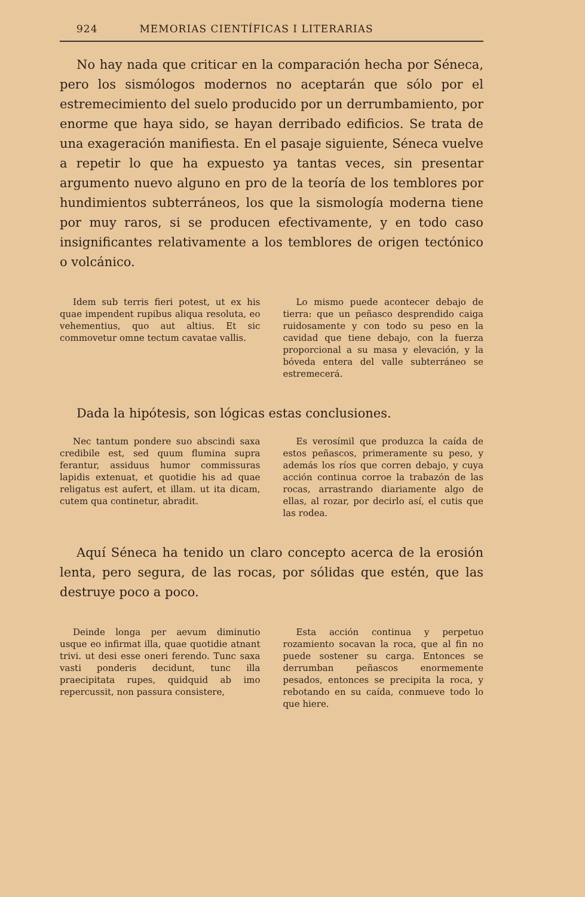924 MEMORIAS CIENTÍFICAS I LITERARIAS
No hay nada que criticar en la comparación hecha por Séneca, pero los sismólogos modernos no aceptarán que sólo por el estremecimiento del suelo producido por un derrumbamiento, por enorme que haya sido, se hayan derribado edificios. Se trata de una exageración manifiesta. En el pasaje siguiente, Séneca vuelve a repetir lo que ha expuesto ya tantas veces, sin presentar argumento nuevo alguno en pro de la teoría de los temblores por hundimientos subterráneos, los que la sismología moderna tiene por muy raros, si se producen efectivamente, y en todo caso insignificantes relativamente a los temblores de origen tectónico o volcánico.
Idem sub terris fieri potest, ut ex his quae impendent rupibus aliqua resoluta, eo vehementius, quo aut altius. Et sic commovetur omne tectum cavatae vallis.
Lo mismo puede acontecer debajo de tierra: que un peñasco desprendido caiga ruidosamente y con todo su peso en la cavidad que tiene debajo, con la fuerza proporcional a su masa y elevación, y la bóveda entera del valle subterráneo se estremecerá.
Dada la hipótesis, son lógicas estas conclusiones.
Nec tantum pondere suo abscindi saxa credibile est, sed quum flumina supra ferantur, assiduus humor commissuras lapidis extenuat, et quotidie his ad quae religatus est aufert, et illam. ut ita dicam, cutem qua continetur, abradit.
Es verosímil que produzca la caída de estos peñascos, primeramente su peso, y además los ríos que corren debajo, y cuya acción continua corroe la trabazón de las rocas, arrastrando diariamente algo de ellas, al rozar, por decirlo así, el cutis que las rodea.
Aquí Séneca ha tenido un claro concepto acerca de la erosión lenta, pero segura, de las rocas, por sólidas que estén, que las destruye poco a poco.
Deinde longa per aevum diminutio usque eo infirmat illa, quae quotidie atnant trivi. ut desi esse oneri ferendo. Tunc saxa vasti ponderis decidunt, tunc illa praecipitata rupes, quidquid ab imo repercussit, non passura consistere,
Esta acción continua y perpetuo rozamiento socavan la roca, que al fin no puede sostener su carga. Entonces se derrumban peñascos enormemente pesados, entonces se precipita la roca, y rebotando en su caída, conmueve todo lo que hiere.